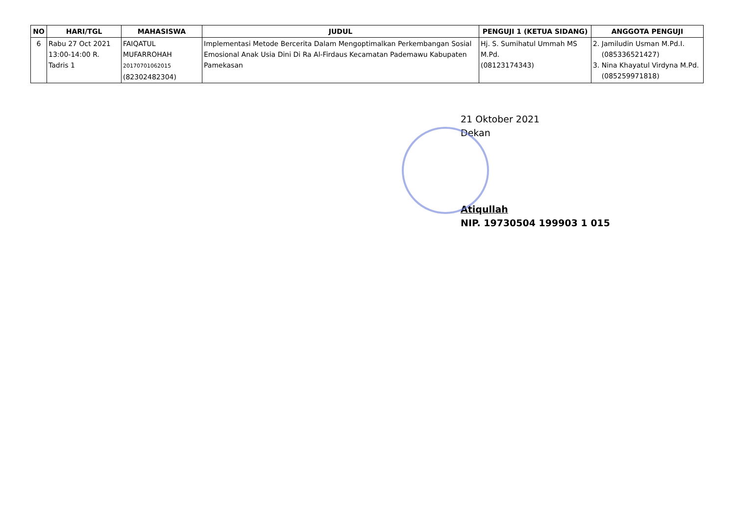| NO | HARI/TGL | MAHASISWA | JUDUL | PENGUJI 1 (KETUA SIDANG) | ANGGOTA PENGUJI |
| --- | --- | --- | --- | --- | --- |
| 6 | Rabu 27 Oct 2021 13:00-14:00 R. Tadris 1 | FAIQATUL MUFARROHAH 20170701062015 (82302482304) | Implementasi Metode Bercerita Dalam Mengoptimalkan Perkembangan Sosial Emosional Anak Usia Dini Di Ra Al-Firdaus Kecamatan Pademawu Kabupaten Pamekasan | Hj. S. Sumihatul Ummah MS M.Pd. (08123174343) | 2. Jamiludin Usman M.Pd.I. (085336521427) 3. Nina Khayatul Virdyna M.Pd. (085259971818) |
21 Oktober 2021
Dekan
Atiqullah
NIP. 19730504 199903 1 015